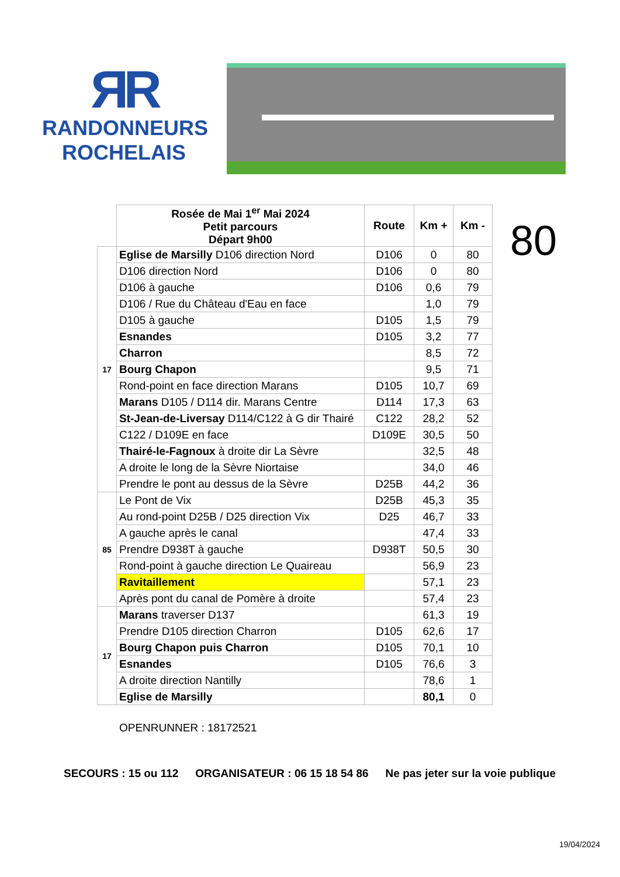ЯR
RANDONNEURS
ROCHELAIS
| | Rosée de Mai 1<sup>er</sup> Mai 2024 Petit parcours Départ 9h00 | Route | Km + | Km - |
| 17 | Eglise de Marsilly D106 direction Nord | D106 | 0 | 80 |
| | D106 direction Nord | D106 | 0 | 80 |
| | D106 à gauche | D106 | 0,6 | 79 |
| | D106 / Rue du Château d'Eau en face | | 1,0 | 79 |
| | D105 à gauche | D105 | 1,5 | 79 |
| | Esnandes | D105 | 3,2 | 77 |
| | Charron | | 8,5 | 72 |
| | Bourg Chapon | | 9,5 | 71 |
| | Rond-point en face direction Marans | D105 | 10,7 | 69 |
| | Marans D105 / D114 dir. Marans Centre | D114 | 17,3 | 63 |
| | St-Jean-de-Liversay D114/C122 à G dir Thairé | C122 | 28,2 | 52 |
| | C122 / D109E en face | D109E | 30,5 | 50 |
| | Thairé-le-Fagnoux à droite dir La Sèvre | | 32,5 | 48 |
| | A droite le long de la Sèvre Niortaise | | 34,0 | 46 |
| | Prendre le pont au dessus de la Sèvre | D25B | 44,2 | 36 |
| 85 | Le Pont de Vix | D25B | 45,3 | 35 |
| | Au rond-point D25B / D25 direction Vix | D25 | 46,7 | 33 |
| | A gauche après le canal | | 47,4 | 33 |
| | Prendre D938T à gauche | D938T | 50,5 | 30 |
| | Rond-point à gauche direction Le Quaireau | | 56,9 | 23 |
| | Ravitaillement | | 57,1 | 23 |
| | Après pont du canal de Pomère à droite | | 57,4 | 23 |
| 17 | Marans traverser D137 | | 61,3 | 19 |
| | Prendre D105 direction Charron | D105 | 62,6 | 17 |
| | Bourg Chapon puis Charron | D105 | 70,1 | 10 |
| | Esnandes | D105 | 76,6 | 3 |
| | A droite direction Nantilly | | 78,6 | 1 |
| | Eglise de Marsilly | | 80,1 | 0 |
80
OPENRUNNER : 18172521
SECOURS : 15 ou 112 ORGANISATEUR : 06 15 18 54 86 Ne pas jeter sur la voie publique
19/04/2024